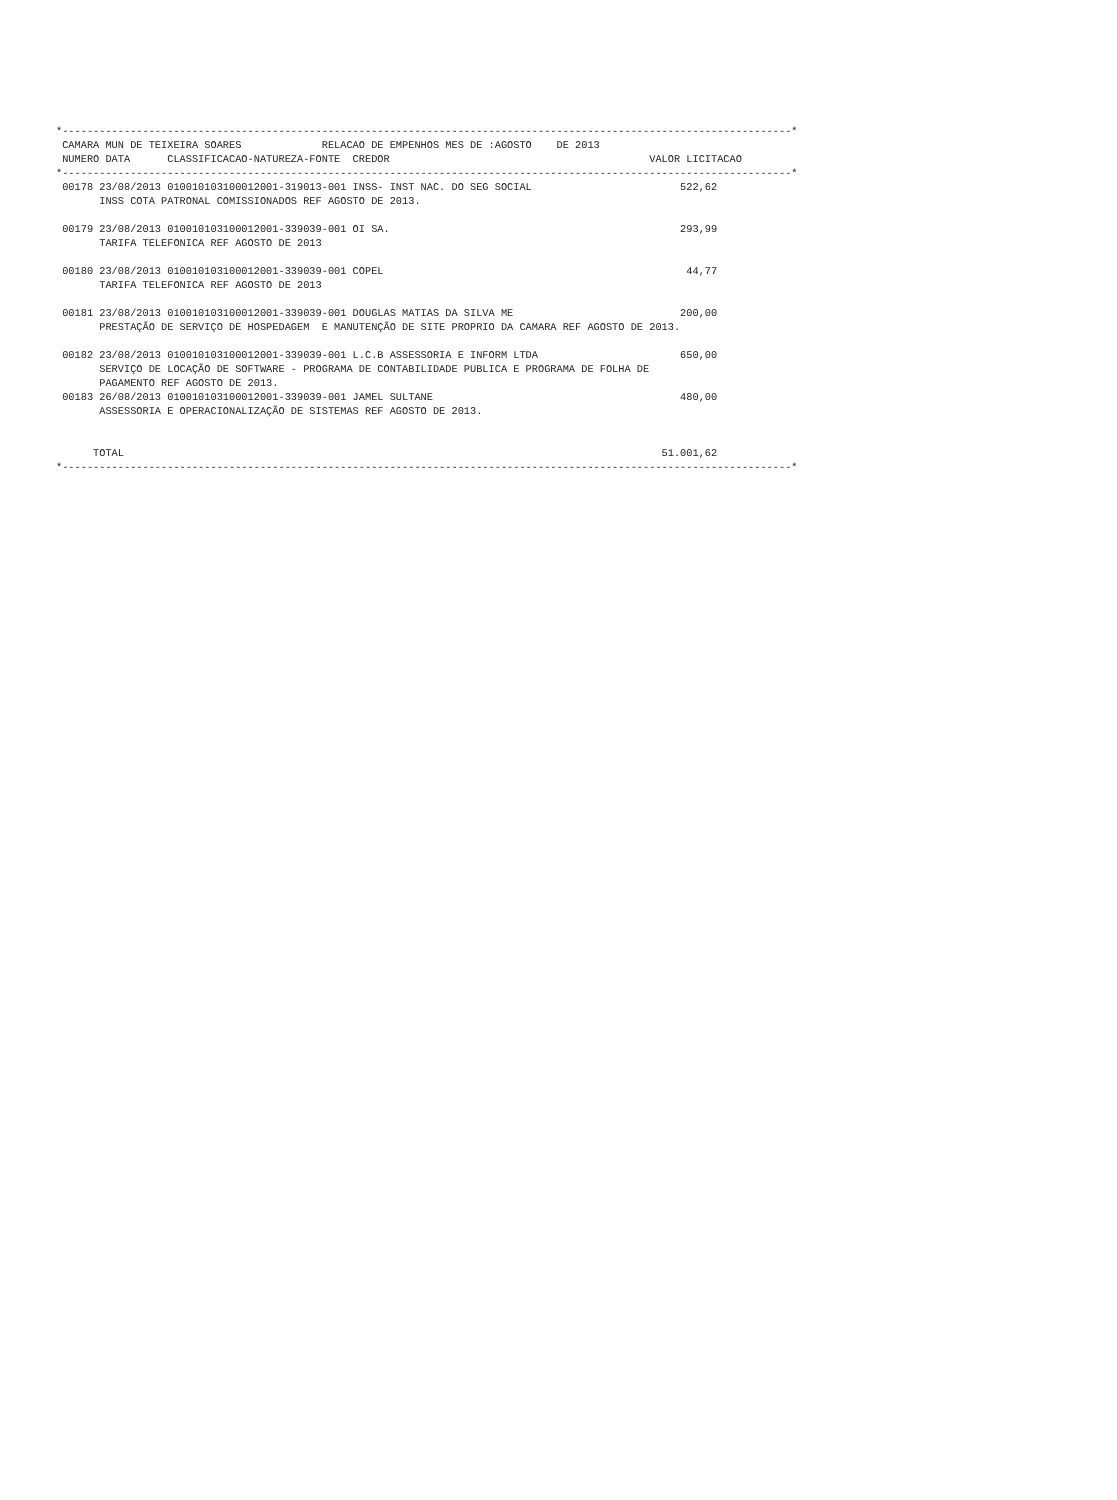*----------------------------------------------------------------------------------------------------------------------*
 CAMARA MUN DE TEIXEIRA SOARES             RELACAO DE EMPENHOS MES DE :AGOSTO    DE 2013
 NUMERO DATA      CLASSIFICACAO-NATUREZA-FONTE  CREDOR                                          VALOR LICITACAO
*----------------------------------------------------------------------------------------------------------------------*
 00178 23/08/2013 010010103100012001-319013-001 INSS- INST NAC. DO SEG SOCIAL                        522,62
       INSS COTA PATRONAL COMISSIONADOS REF AGOSTO DE 2013.

 00179 23/08/2013 010010103100012001-339039-001 OI SA.                                               293,99
       TARIFA TELEFONICA REF AGOSTO DE 2013

 00180 23/08/2013 010010103100012001-339039-001 COPEL                                                 44,77
       TARIFA TELEFONICA REF AGOSTO DE 2013

 00181 23/08/2013 010010103100012001-339039-001 DOUGLAS MATIAS DA SILVA ME                           200,00
       PRESTAÇÃO DE SERVIÇO DE HOSPEDAGEM  E MANUTENÇÃO DE SITE PROPRIO DA CAMARA REF AGOSTO DE 2013.

 00182 23/08/2013 010010103100012001-339039-001 L.C.B ASSESSORIA E INFORM LTDA                       650,00
       SERVIÇO DE LOCAÇÃO DE SOFTWARE - PROGRAMA DE CONTABILIDADE PUBLICA E PROGRAMA DE FOLHA DE
       PAGAMENTO REF AGOSTO DE 2013.
 00183 26/08/2013 010010103100012001-339039-001 JAMEL SULTANE                                        480,00
       ASSESSORIA E OPERACIONALIZAÇÃO DE SISTEMAS REF AGOSTO DE 2013.


      TOTAL                                                                                       51.001,62
*----------------------------------------------------------------------------------------------------------------------*